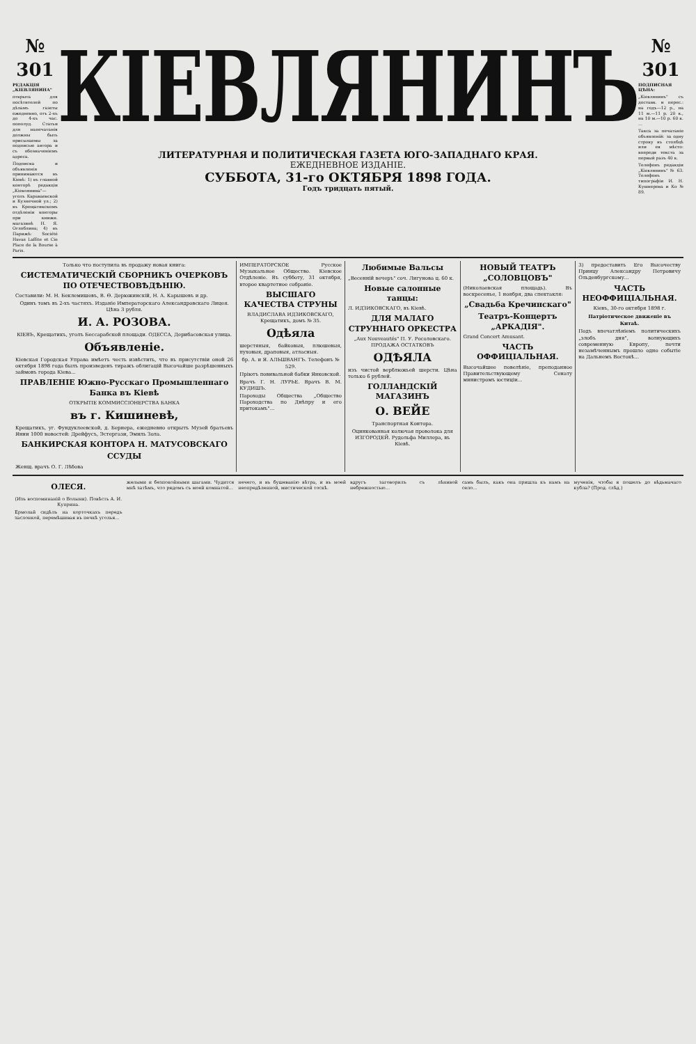№ 301
РЕДАКЦІЯ „КІЕВЛЯНИНА"
открыта для посѣтителей по дѣламъ газеты ежедневно, отъ 2-хъ до 4-хъ час. пополуд. Статьи для напечатанія должны быть присылаемы за подписью автора и съ обозначеніемъ адреса.
Подписка и объявленія принимаются въ Кіевѣ: 1) въ главной конторѣ редакціи „Кіевлянина"—уголъ Караваевской и Кузнечной ул.; 2) въ Крещатикскомъ отдѣленіи конторы при книжн. магазинѣ Н. Я. Оглоблина; 4) въ Парижѣ: Société Havas Laffite et Cie Place de la Bourse à Paris.
КІЕВЛЯНИНЪ
ЛИТЕРАТУРНАЯ И ПОЛИТИЧЕСКАЯ ГАЗЕТА ЮГО-ЗАПАДНАГО КРАЯ.
ЕЖЕДНЕВНОЕ ИЗДАНІЕ.
СУББОТА, 31-го ОКТЯБРЯ 1898 ГОДА.
Годъ тридцать пятый.
№ 301
ПОДПИСНАЯ ЦѢНА:
„Кіевлянинъ" съ доставк. и перес.: на годъ—12 р., на 11 м.—11 р. 20 к., на 10 м.—10 р. 60 к. ...
Такса за печатаніе объявленій: за одну строку въ столбцѣ или ея мѣсто: впереди текста за первый разъ 40 к.
Телефонъ редакціи „Кіевлянинъ" № 63. Телефонъ типографіи И. Н. Кушнерева и Ко № 89.
Только что поступила въ продажу новая книга:
СИСТЕМАТИЧЕСКІЙ СБОРНИКЪ ОЧЕРКОВЪ ПО ОТЕЧЕСТВОВѢДѢНІЮ.
Составили: М. Н. Беклемишевъ, В. Ѳ. Дерюжинскій, Н. А. Карышевъ и др.
Одинъ томъ въ 2-хъ частяхъ. Изданіе Императорскаго Александровскаго Лицея. Цѣна 3 рубля.
И. А. РОЗОВА.
КІЕВЪ, Крещатикъ, уголъ Бессарабской площади. ОДЕССА, Дерибасовская улица.
Объявленіе.
Кіевская Городская Управа имѣетъ честь извѣстить, что въ присутствіи оной 26 октября 1898 года былъ произведенъ тиражъ облигацій Высочайше разрѣшенныхъ займовъ города Кіева...
ПРАВЛЕНІЕ Южно-Русскаго Промышленнаго Банка въ Кіевѣ
ОТКРЫТІЕ КОММИССІОНЕРСТВА БАНКА
въ г. Кишиневѣ,
Крещатикъ, уг. Фундуклеевской, д. Бернера, ежедневно открытъ Музей братьевъ Янни 1000 новостей: Дрейфусъ, Эстергази, Эмиль Зола.
БАНКИРСКАЯ КОНТОРА Н. МАТУСОВСКАГО
ССУДЫ
Женщ. врачъ О. Г. Лѣбова
ИМПЕРАТОРСКОЕ Русское Музыкальное Общество. Кіевское Отдѣленіе. Въ субботу, 31 октября, второе квартетное собраніе.
ВЫСШАГО КАЧЕСТВА СТРУНЫ
ВЛАДИСЛАВА ИДЗИКОВСКАГО, Крещатикъ, домъ № 35.
Одѣяла
шерстяныя, байковыя, плюшевыя, пуховыя, драповыя, атласныя.
бр. А. и Я. АЛЬШВАНГЪ. Телефонъ № 529.
Пріютъ повивальной бабки Янковской.
Врачъ Г. Н. ЛУРЬЕ. Врачъ В. М. КУДИШЪ.
Пароходы Общества „Общество Пароходства по Днѣпру и его притокамъ"...
Любимые Вальсы
„Весенній вечеръ" соч. Лигунова ц. 60 к.
Новые салонные танцы:
Л. ИДЗИКОВСКАГО, въ Кіевѣ.
ДЛЯ МАЛАГО СТРУННАГО ОРКЕСТРА
„Aux Nouveautés" П. У. Росоловскаго. ПРОДАЖА ОСТАТКОВЪ
ОДѢЯЛА
изъ чистой верблюжьей шерсти. Цѣна только 6 рублей.
ГОЛЛАНДСКІЙ МАГАЗИНЪ
О. ВЕЙЕ
Транспортная Контора.
Оцинкованная колючая проволока для ИЗГОРОДЕЙ. Рудольфа Миллера, въ Кіевѣ.
НОВЫЙ ТЕАТРЪ „СОЛОВЦОВЪ"
(Николаевская площадь). Въ воскресенье, 1 ноября, два спектакля:
„Свадьба Кречинскаго"
Театръ-Концертъ „АРКАДІЯ".
Grand Concert Amusant.
ЧАСТЬ ОФФИЦІАЛЬНАЯ.
Высочайшее повелѣніе, преподанное Правительствующему Сенату министромъ юстиціи...
3) предоставить Его Высочеству Принцу Александру Петровичу Ольденбургскому...
ЧАСТЬ НЕОФФИЦІАЛЬНАЯ.
Кіевъ, 30-го октября 1898 г.
Патріотическое движеніе въ Китаѣ.
Подъ впечатлѣніемъ политическихъ „злобъ дня", волнующихъ современную Европу, почти незамѣченнымъ прошло одно событіе на Дальнемъ Востокѣ...
ОЛЕСЯ.
(Изъ воспоминаній о Волыни). Повѣсть А. И. Куприна.
Ермолай сидѣлъ на корточкахъ передъ заслонкой, перемѣшивая въ печкѣ уголья...
желыми и безпокойными шагами. Чудится мнѣ затѣмъ, что рядомъ съ моей комнатой...
нечего, и въ бушеванію вѣтра, и въ моей неопредѣленной, мистической тоскѣ.
вдругъ заговорилъ съ лѣнивой небрежностью...
самъ былъ, какъ она пришла къ намъ на село...
мученія, чтобы я пошелъ до вѣдьмачаго кубла? (Прод. слѣд.)